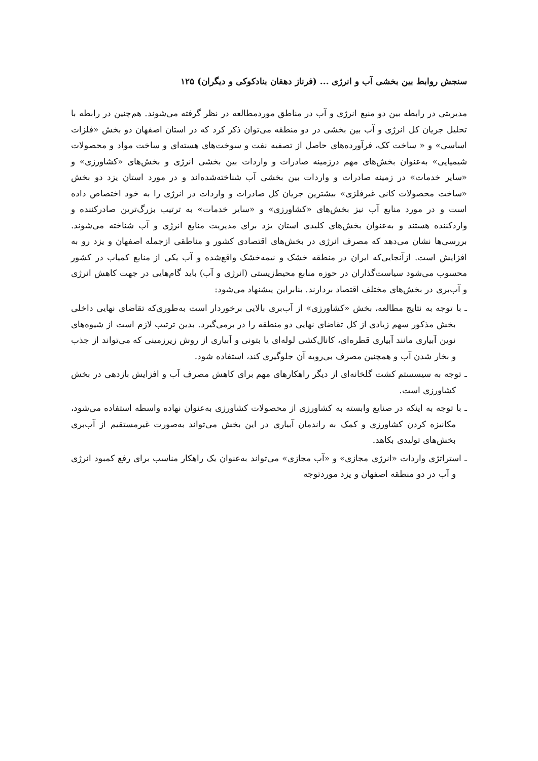سنجش روابط بین بخشی آب و انرژی ... (فرناز دهقان بنادکوکی و دیگران) ۱۲۵
مدیریتی در رابطه بین دو منبع انرژی و آب در مناطق موردمطالعه در نظر گرفته می‌شوند. هم‌چنین در رابطه با تحلیل جریان کل انرژی و آب بین بخشی در دو منطقه می‌توان ذکر کرد که در استان اصفهان دو بخش «فلزات اساسی» و « ساخت کک، فرآورده‌های حاصل از تصفیه نفت و سوخت‌های هسته‌ای و ساخت مواد و محصولات شیمیایی» به‌عنوان بخش‌های مهم درزمینه صادرات و واردات بین بخشی انرژی و بخش‌های «کشاورزی» و «سایر خدمات» در زمینه صادرات و واردات بین بخشی آب شناخته‌شده‌اند و در مورد استان یزد دو بخش «ساخت محصولات کانی غیرفلزی» بیشترین جریان کل صادرات و واردات در انرژی را به خود اختصاص داده است و در مورد منابع آب نیز بخش‌های «کشاورزی» و «سایر خدمات» به ترتیب بزرگ‌ترین صادرکننده و واردکننده هستند و به‌عنوان بخش‌های کلیدی استان یزد برای مدیریت منابع انرژی و آب شناخته می‌شوند. بررسی‌ها نشان می‌دهد که مصرف انرژی در بخش‌های اقتصادی کشور و مناطقی ازجمله اصفهان و یزد رو به افزایش است. ازآنجایی‌که ایران در منطقه خشک و نیمه‌خشک واقع‌شده و آب یکی از منابع کمیاب در کشور محسوب می‌شود سیاست‌گذاران در حوزه منابع محیط‌زیستی (انرژی و آب) باید گام‌هایی در جهت کاهش انرژی و آب‌بری در بخش‌های مختلف اقتصاد بردارند. بنابراین پیشنهاد می‌شود:
ـ با توجه به نتایج مطالعه، بخش «کشاورزی» از آب‌بری بالایی برخوردار است به‌طوری‌که تقاضای نهایی داخلی بخش مذکور سهم زیادی از کل تقاضای نهایی دو منطقه را در برمی‌گیرد. بدین ترتیب لازم است از شیوه‌های نوین آبیاری مانند آبیاری قطره‌ای، کانال‌کشی لوله‌ای یا بتونی و آبیاری از روش زیرزمینی که می‌تواند از جذب و بخار شدن آب و همچنین مصرف بی‌رویه آن جلوگیری کند، استفاده شود.
ـ توجه به سیسستم کشت گلخانه‌ای از دیگر راهکارهای مهم برای کاهش مصرف آب و افزایش بازدهی در بخش کشاورزی است.
ـ با توجه به اینکه در صنایع وابسته به کشاورزی از محصولات کشاورزی به‌عنوان نهاده واسطه استفاده می‌شود، مکانیزه کردن کشاورزی و کمک به راندمان آبیاری در این بخش می‌تواند به‌صورت غیرمستقیم از آب‌بری بخش‌های تولیدی بکاهد.
ـ استراتژی واردات «انرژی مجازی» و «آب مجازی» می‌تواند به‌عنوان یک راهکار مناسب برای رفع کمبود انرژی و آب در دو منطقه اصفهان و یزد موردتوجه